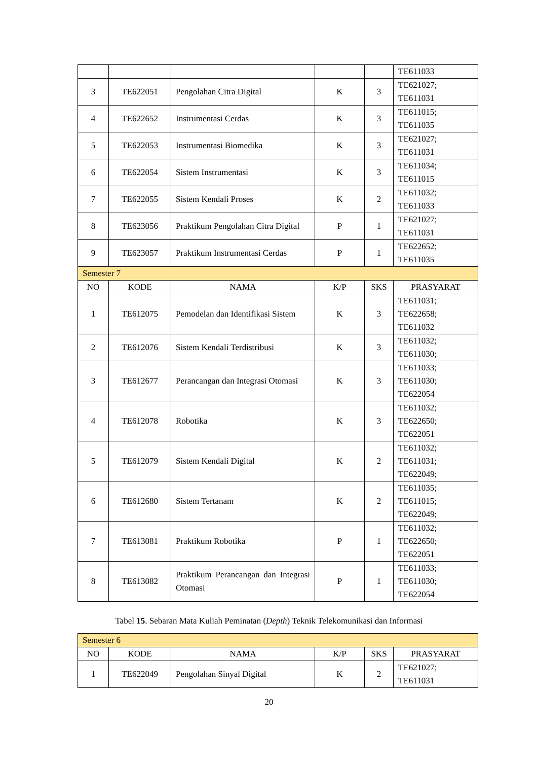| | | | | | TE611033 |
| 3 | TE622051 | Pengolahan Citra Digital | K | 3 | TE621027; TE611031 |
| 4 | TE622652 | Instrumentasi Cerdas | K | 3 | TE611015; TE611035 |
| 5 | TE622053 | Instrumentasi Biomedika | K | 3 | TE621027; TE611031 |
| 6 | TE622054 | Sistem Instrumentasi | K | 3 | TE611034; TE611015 |
| 7 | TE622055 | Sistem Kendali Proses | K | 2 | TE611032; TE611033 |
| 8 | TE623056 | Praktikum Pengolahan Citra Digital | P | 1 | TE621027; TE611031 |
| 9 | TE623057 | Praktikum Instrumentasi Cerdas | P | 1 | TE622652; TE611035 |
| Semester 7 | | | | | |
| NO | KODE | NAMA | K/P | SKS | PRASYARAT |
| 1 | TE612075 | Pemodelan dan Identifikasi Sistem | K | 3 | TE611031; TE622658; TE611032 |
| 2 | TE612076 | Sistem Kendali Terdistribusi | K | 3 | TE611032; TE611030; |
| 3 | TE612677 | Perancangan dan Integrasi Otomasi | K | 3 | TE611033; TE611030; TE622054 |
| 4 | TE612078 | Robotika | K | 3 | TE611032; TE622650; TE622051 |
| 5 | TE612079 | Sistem Kendali Digital | K | 2 | TE611032; TE611031; TE622049; |
| 6 | TE612680 | Sistem Tertanam | K | 2 | TE611035; TE611015; TE622049; |
| 7 | TE613081 | Praktikum Robotika | P | 1 | TE611032; TE622650; TE622051 |
| 8 | TE613082 | Praktikum Perancangan dan Integrasi Otomasi | P | 1 | TE611033; TE611030; TE622054 |
Tabel 15. Sebaran Mata Kuliah Peminatan (Depth) Teknik Telekomunikasi dan Informasi
| Semester 6 | | | | | |
| NO | KODE | NAMA | K/P | SKS | PRASYARAT |
| 1 | TE622049 | Pengolahan Sinyal Digital | K | 2 | TE621027; TE611031 |
20